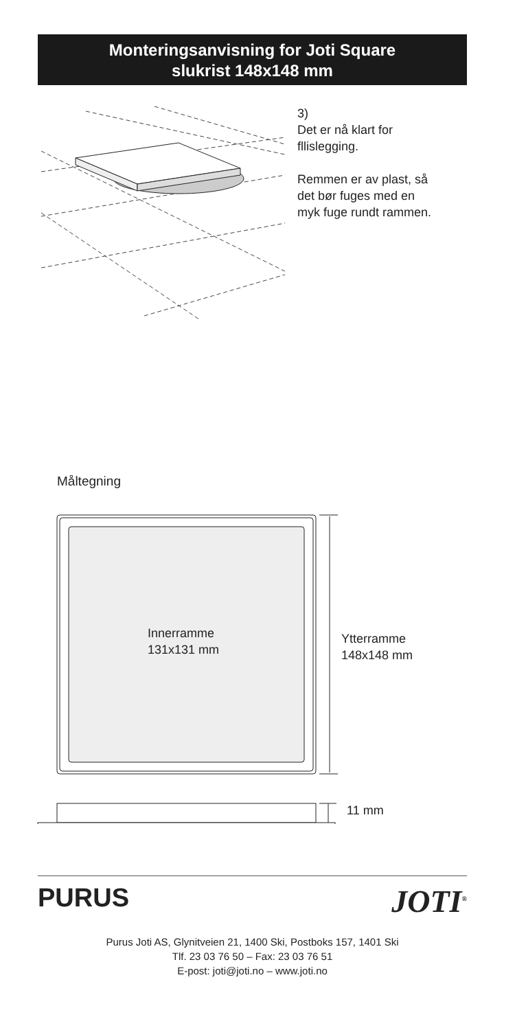Monteringsanvisning for Joti Square
slukrist 148x148 mm
3)
Det er nå klart for
fllislegging.
Remmen er av plast, så
det bør fuges med en
myk fuge rundt rammen.
Måltegning
Innerramme
131x131 mm
Ytterramme
148x148 mm
11 mm
PURUS JOTI<sup>®</sup>
Purus Joti AS, Glynitveien 21, 1400 Ski, Postboks 157, 1401 Ski
Tlf. 23 03 76 50 – Fax: 23 03 76 51
E-post: joti@joti.no – www.joti.no